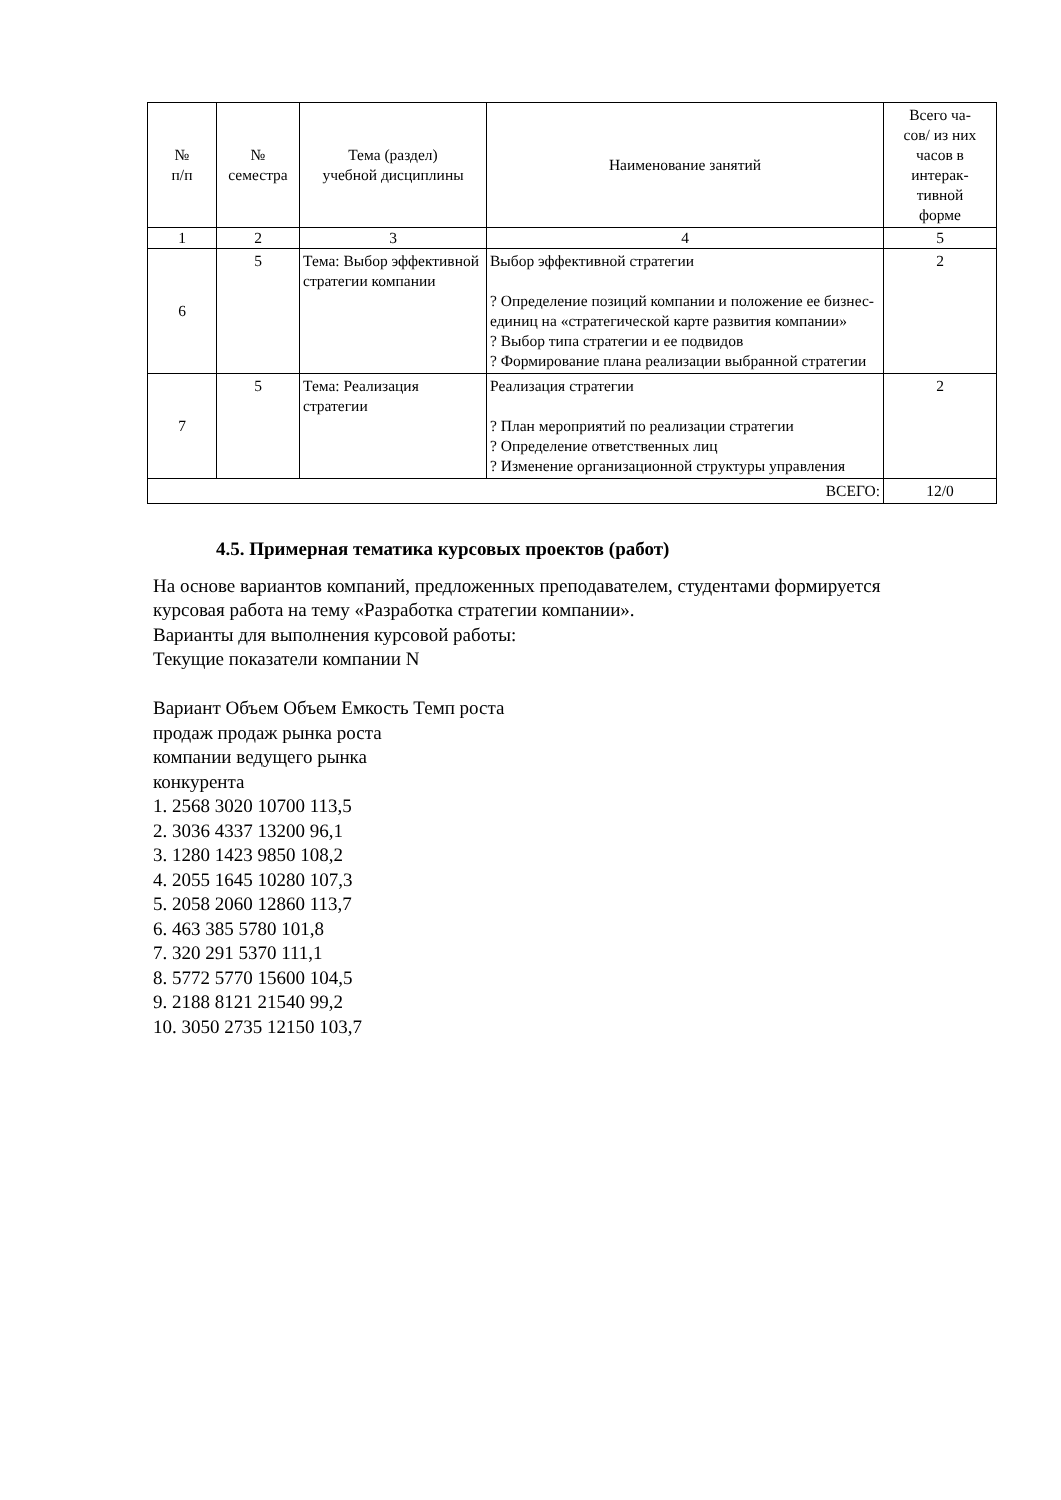| № п/п | № семестра | Тема (раздел) учебной дисциплины | Наименование занятий | Всего ча- сов/ из них часов в интерак- тивной форме |
| --- | --- | --- | --- | --- |
| 1 | 2 | 3 | 4 | 5 |
| 6 | 5 | Тема: Выбор эффективной стратегии компании | Выбор эффективной стратегии ? Определение позиций компании и положение ее бизнес-единиц на «стратегической карте развития компании» ? Выбор типа стратегии и ее подвидов ? Формирование плана реализации выбранной стратегии | 2 |
| 7 | 5 | Тема: Реализация стратегии | Реализация стратегии ? План мероприятий по реализации стратегии ? Определение ответственных лиц ? Изменение организационной структуры управления | 2 |
| ВСЕГО: | | | | 12/0 |
4.5. Примерная тематика курсовых проектов (работ)
На основе вариантов компаний, предложенных преподавателем, студентами формируется
курсовая работа на тему «Разработка стратегии компании».
Варианты для выполнения курсовой работы:
Текущие показатели компании N
Вариант Объем Объем Емкость Темп роста
продаж продаж рынка роста
компании ведущего рынка
конкурента
1. 2568 3020 10700 113,5
2. 3036 4337 13200 96,1
3. 1280 1423 9850 108,2
4. 2055 1645 10280 107,3
5. 2058 2060 12860 113,7
6. 463 385 5780 101,8
7. 320 291 5370 111,1
8. 5772 5770 15600 104,5
9. 2188 8121 21540 99,2
10. 3050 2735 12150 103,7